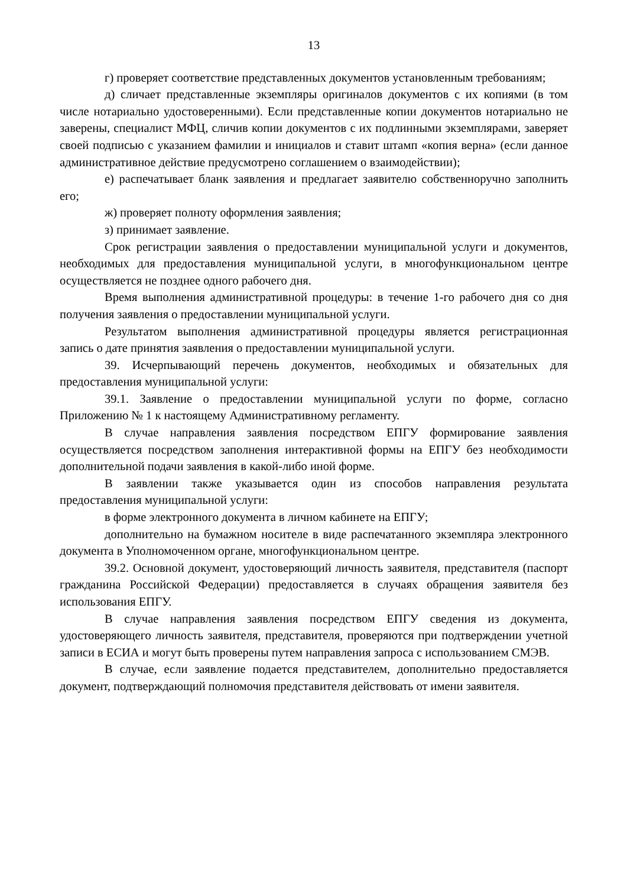13
г) проверяет соответствие представленных документов установленным требованиям;
д) сличает представленные экземпляры оригиналов документов с их копиями (в том числе нотариально удостоверенными). Если представленные копии документов нотариально не заверены, специалист МФЦ, сличив копии документов с их подлинными экземплярами, заверяет своей подписью с указанием фамилии и инициалов и ставит штамп «копия верна» (если данное административное действие предусмотрено соглашением о взаимодействии);
е) распечатывает бланк заявления и предлагает заявителю собственноручно заполнить его;
ж) проверяет полноту оформления заявления;
з) принимает заявление.
Срок регистрации заявления о предоставлении муниципальной услуги и документов, необходимых для предоставления муниципальной услуги, в многофункциональном центре осуществляется не позднее одного рабочего дня.
Время выполнения административной процедуры: в течение 1-го рабочего дня со дня получения заявления о предоставлении муниципальной услуги.
Результатом выполнения административной процедуры является регистрационная запись о дате принятия заявления о предоставлении муниципальной услуги.
39. Исчерпывающий перечень документов, необходимых и обязательных для предоставления муниципальной услуги:
39.1. Заявление о предоставлении муниципальной услуги по форме, согласно Приложению № 1 к настоящему Административному регламенту.
В случае направления заявления посредством ЕПГУ формирование заявления осуществляется посредством заполнения интерактивной формы на ЕПГУ без необходимости дополнительной подачи заявления в какой-либо иной форме.
В заявлении также указывается один из способов направления результата предоставления муниципальной услуги:
в форме электронного документа в личном кабинете на ЕПГУ;
дополнительно на бумажном носителе в виде распечатанного экземпляра электронного документа в Уполномоченном органе, многофункциональном центре.
39.2. Основной документ, удостоверяющий личность заявителя, представителя (паспорт гражданина Российской Федерации) предоставляется в случаях обращения заявителя без использования ЕПГУ.
В случае направления заявления посредством ЕПГУ сведения из документа, удостоверяющего личность заявителя, представителя, проверяются при подтверждении учетной записи в ЕСИА и могут быть проверены путем направления запроса с использованием СМЭВ.
В случае, если заявление подается представителем, дополнительно предоставляется документ, подтверждающий полномочия представителя действовать от имени заявителя.